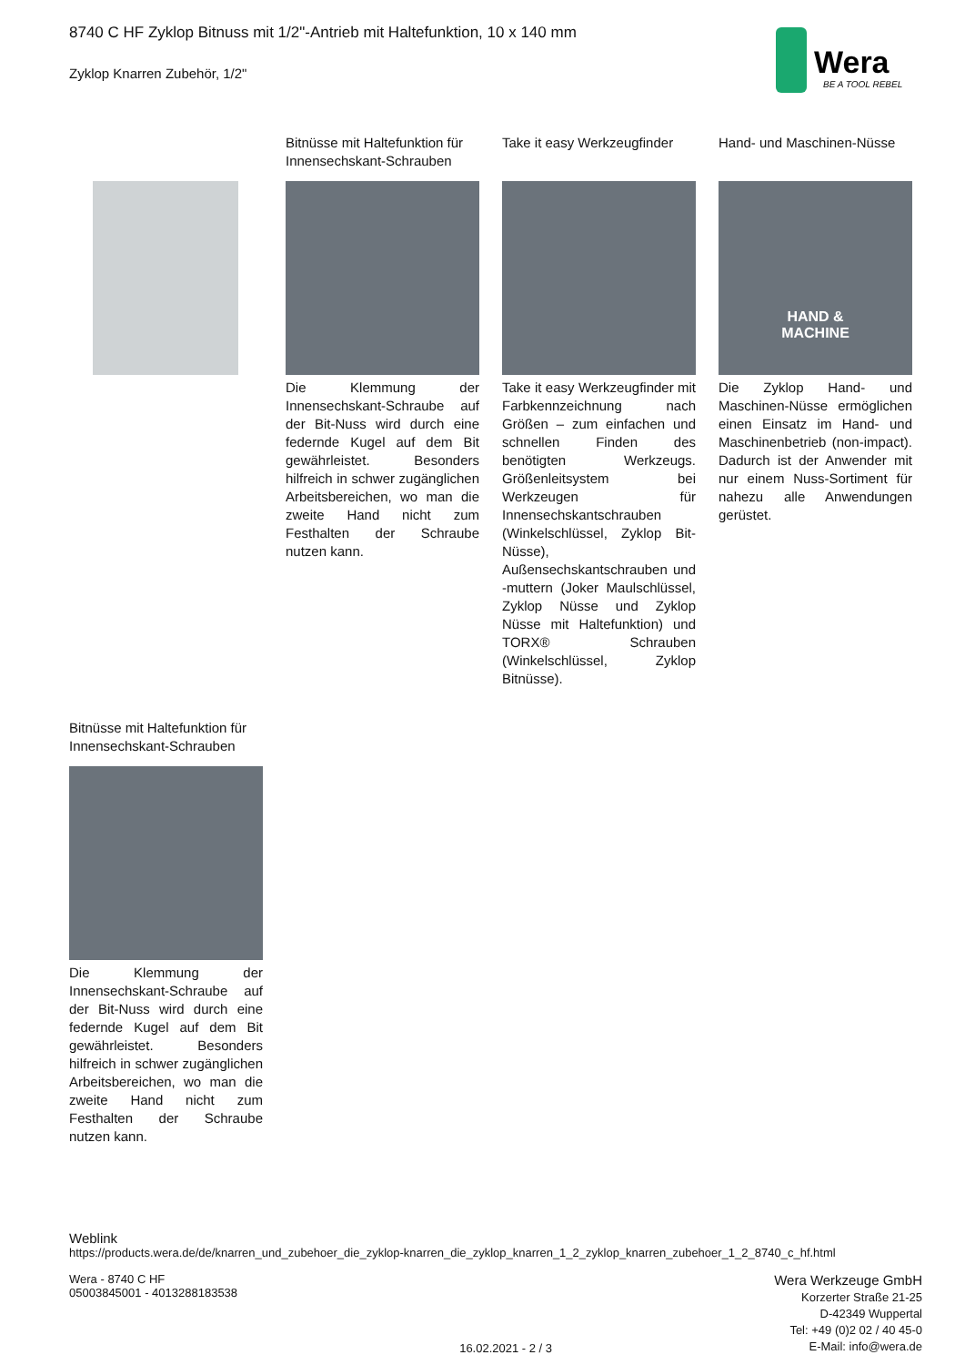8740 C HF Zyklop Bitnuss mit 1/2"-Antrieb mit Haltefunktion, 10 x 140 mm
Zyklop Knarren Zubehör, 1/2"
Wera
BE A TOOL REBEL
Bitnüsse mit Haltefunktion für Innensechskant-Schrauben
Die Klemmung der Innensechskant-Schraube auf der Bit-Nuss wird durch eine federnde Kugel auf dem Bit gewährleistet. Besonders hilfreich in schwer zugänglichen Arbeitsbereichen, wo man die zweite Hand nicht zum Festhalten der Schraube nutzen kann.
Take it easy Werkzeugfinder
Take it easy Werkzeugfinder mit Farbkennzeichnung nach Größen – zum einfachen und schnellen Finden des benötigten Werkzeugs. Größenleitsystem bei Werkzeugen für Innensechskantschrauben (Winkelschlüssel, Zyklop Bit-Nüsse), Außensechskantschrauben und -muttern (Joker Maulschlüssel, Zyklop Nüsse und Zyklop Nüsse mit Haltefunktion) und TORX® Schrauben (Winkelschlüssel, Zyklop Bitnüsse).
Hand- und Maschinen-Nüsse
HAND &
MACHINE
Die Zyklop Hand- und Maschinen-Nüsse ermöglichen einen Einsatz im Hand- und Maschinenbetrieb (non-impact). Dadurch ist der Anwender mit nur einem Nuss-Sortiment für nahezu alle Anwendungen gerüstet.
Bitnüsse mit Haltefunktion für Innensechskant-Schrauben
Die Klemmung der Innensechskant-Schraube auf der Bit-Nuss wird durch eine federnde Kugel auf dem Bit gewährleistet. Besonders hilfreich in schwer zugänglichen Arbeitsbereichen, wo man die zweite Hand nicht zum Festhalten der Schraube nutzen kann.
Weblink
https://products.wera.de/de/knarren_und_zubehoer_die_zyklop-knarren_die_zyklop_knarren_1_2_zyklop_knarren_zubehoer_1_2_8740_c_hf.html
Wera - 8740 C HF
05003845001 - 4013288183538
16.02.2021 - 2 / 3
Wera Werkzeuge GmbH
Korzerter Straße 21-25
D-42349 Wuppertal
Tel: +49 (0)2 02 / 40 45-0
E-Mail: info@wera.de